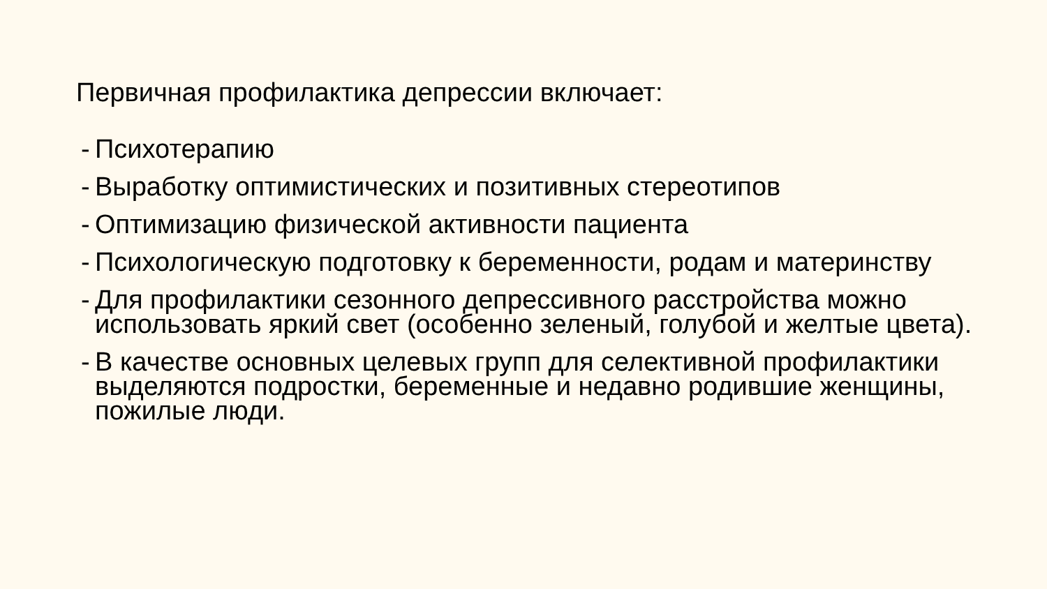Первичная профилактика депрессии включает:
- Психотерапию
- Выработку оптимистических и позитивных стереотипов
- Оптимизацию физической активности пациента
- Психологическую подготовку к беременности, родам и материнству
- Для профилактики сезонного депрессивного расстройства можно использовать яркий свет (особенно зеленый, голубой и желтые цвета).
- В качестве основных целевых групп для селективной профилактики выделяются подростки, беременные и недавно родившие женщины, пожилые люди.